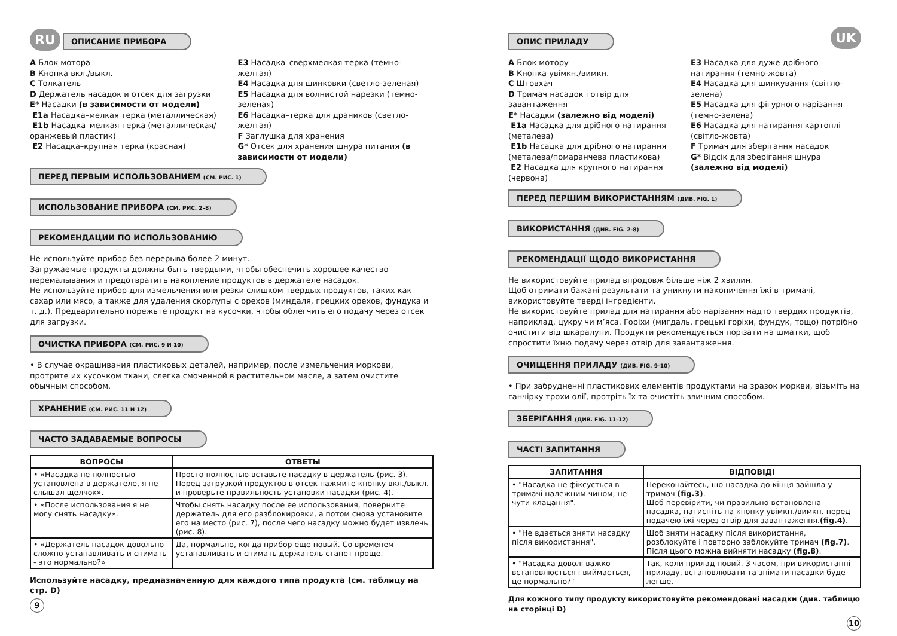RU ОПИСАНИЕ ПРИБОРА
A Блок мотора
B Кнопка вкл./выкл.
C Толкатель
D Держатель насадок и отсек для загрузки
E* Насадки (в зависимости от модели)
E1a Насадка–мелкая терка (металлическая)
E1b Насадка–мелкая терка (металлическая/оранжевый пластик)
E2 Насадка–крупная терка (красная)
E3 Насадка–сверхмелкая терка (темно-желтая)
E4 Насадка для шинковки (светло-зеленая)
E5 Насадка для волнистой нарезки (темно-зеленая)
E6 Насадка–терка для драников (светло-желтая)
F Заглушка для хранения
G* Отсек для хранения шнура питания (в зависимости от модели)
ПЕРЕД ПЕРВЫМ ИСПОЛЬЗОВАНИЕМ (СМ. РИС. 1)
ИСПОЛЬЗОВАНИЕ ПРИБОРА (СМ. РИС. 2–8)
РЕКОМЕНДАЦИИ ПО ИСПОЛЬЗОВАНИЮ
Не используйте прибор без перерыва более 2 минут.
Загружаемые продукты должны быть твердыми, чтобы обеспечить хорошее качество перемалывания и предотвратить накопление продуктов в держателе насадок.
Не используйте прибор для измельчения или резки слишком твердых продуктов, таких как сахар или мясо, а также для удаления скорлупы с орехов (миндаля, грецких орехов, фундука и т. д.). Предварительно порежьте продукт на кусочки, чтобы облегчить его подачу через отсек для загрузки.
ОЧИСТКА ПРИБОРА (СМ. РИС. 9 И 10)
• В случае окрашивания пластиковых деталей, например, после измельчения моркови, протрите их кусочком ткани, слегка смоченной в растительном масле, а затем очистите обычным способом.
ХРАНЕНИЕ (СМ. РИС. 11 И 12)
ЧАСТО ЗАДАВАЕМЫЕ ВОПРОСЫ
| ВОПРОСЫ | ОТВЕТЫ |
| --- | --- |
| • «Насадка не полностью установлена в держателе, я не слышал щелчок». | Просто полностью вставьте насадку в держатель (рис. 3). Перед загрузкой продуктов в отсек нажмите кнопку вкл./выкл. и проверьте правильность установки насадки (рис. 4). |
| • «После использования я не могу снять насадку». | Чтобы снять насадку после ее использования, поверните держатель для его разблокировки, а потом снова установите его на место (рис. 7), после чего насадку можно будет извлечь (рис. 8). |
| • «Держатель насадок довольно сложно устанавливать и снимать - это нормально?» | Да, нормально, когда прибор еще новый. Со временем устанавливать и снимать держатель станет проще. |
Используйте насадку, предназначенную для каждого типа продукта (см. таблицу на стр. D)
9
ОПИС ПРИЛАДУ UK
A Блок мотору
B Кнопка увімкн./вимкн.
C Штовхач
D Тримач насадок і отвір для завантаження
E* Насадки (залежно від моделі)
E1a Насадка для дрібного натирання (металева)
E1b Насадка для дрібного натирання (металева/помаранчева пластикова)
E2 Насадка для крупного натирання (червона)
E3 Насадка для дуже дрібного натирання (темно-жовта)
E4 Насадка для шинкування (світло-зелена)
E5 Насадка для фігурного нарізання (темно-зелена)
E6 Насадка для натирання картоплі (світло-жовта)
F Тримач для зберігання насадок
G* Відсік для зберігання шнура (залежно від моделі)
ПЕРЕД ПЕРШИМ ВИКОРИСТАННЯМ (ДИВ. FIG. 1)
ВИКОРИСТАННЯ (ДИВ. FIG. 2-8)
РЕКОМЕНДАЦІЇ ЩОДО ВИКОРИСТАННЯ
Не використовуйте прилад впродовж більше ніж 2 хвилин.
Щоб отримати бажані результати та уникнути накопичення їжі в тримачі, використовуйте тверді інгредієнти.
Не використовуйте прилад для натирання або нарізання надто твердих продуктів, наприклад, цукру чи м’яса. Горіхи (мигдаль, грецькі горіхи, фундук, тощо) потрібно очистити від шкаралупи. Продукти рекомендується порізати на шматки, щоб спростити їхню подачу через отвір для завантаження.
ОЧИЩЕННЯ ПРИЛАДУ (ДИВ. FIG. 9-10)
• При забрудненні пластикових елементів продуктами на зразок моркви, візьміть на ганчірку трохи олії, протріть їх та очистіть звичним способом.
ЗБЕРІГАННЯ (ДИВ. FIG. 11-12)
ЧАСТІ ЗАПИТАННЯ
| ЗАПИТАННЯ | ВІДПОВІДІ |
| --- | --- |
| • "Насадка не фіксується в тримачі належним чином, не чути клацання". | Переконайтесь, що насадка до кінця зайшла у тримач (fig.3) . Щоб перевірити, чи правильно встановлена насадка, натисніть на кнопку увімкн./вимкн. перед подачею їжі через отвір для завантаження. (fig.4) . |
| • "Не вдається зняти насадку після використання". | Щоб зняти насадку після використання, розблокуйте і повторно заблокуйте тримач (fig.7) . Після цього можна вийняти насадку (fig.8) . |
| • "Насадка доволі важко встановлюється і виймається, це нормально?" | Так, коли прилад новий. З часом, при використанні приладу, встановлювати та знімати насадки буде легше. |
Для кожного типу продукту використовуйте рекомендовані насадки (див. таблицю на сторінці D)
10